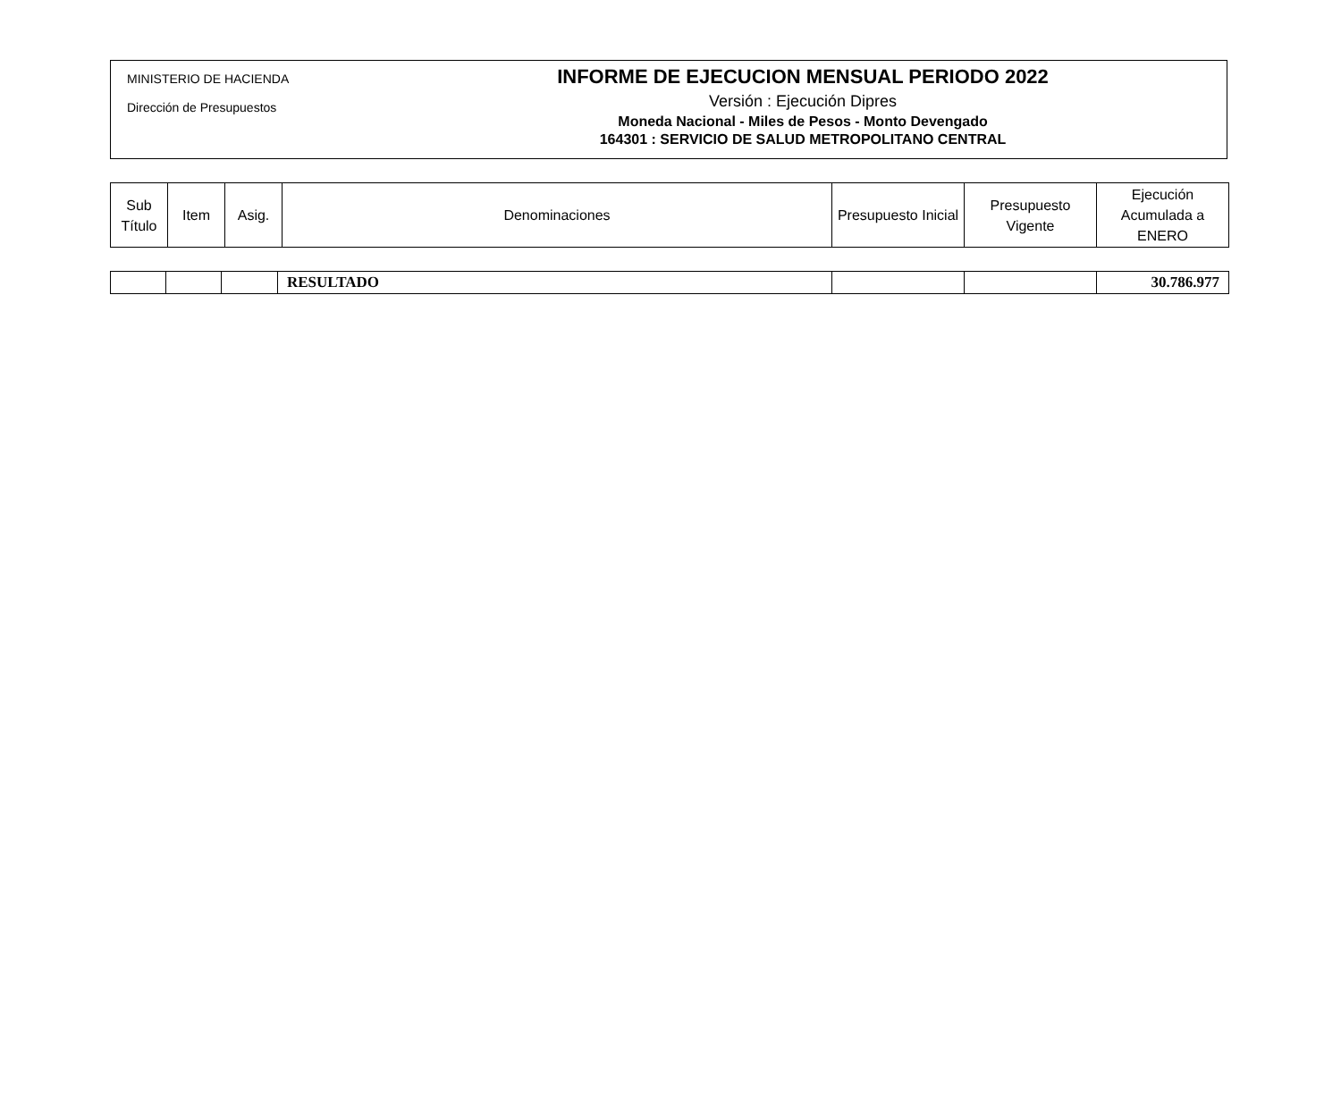MINISTERIO DE HACIENDA
Dirección de Presupuestos
INFORME DE EJECUCION MENSUAL PERIODO 2022
Versión : Ejecución Dipres
Moneda Nacional - Miles de Pesos - Monto Devengado
164301 : SERVICIO DE SALUD METROPOLITANO CENTRAL
| Sub Título | Item | Asig. | Denominaciones | Presupuesto Inicial | Presupuesto Vigente | Ejecución Acumulada a ENERO |
| --- | --- | --- | --- | --- | --- | --- |
| | | | RESULTADO | | | 30.786.977 |